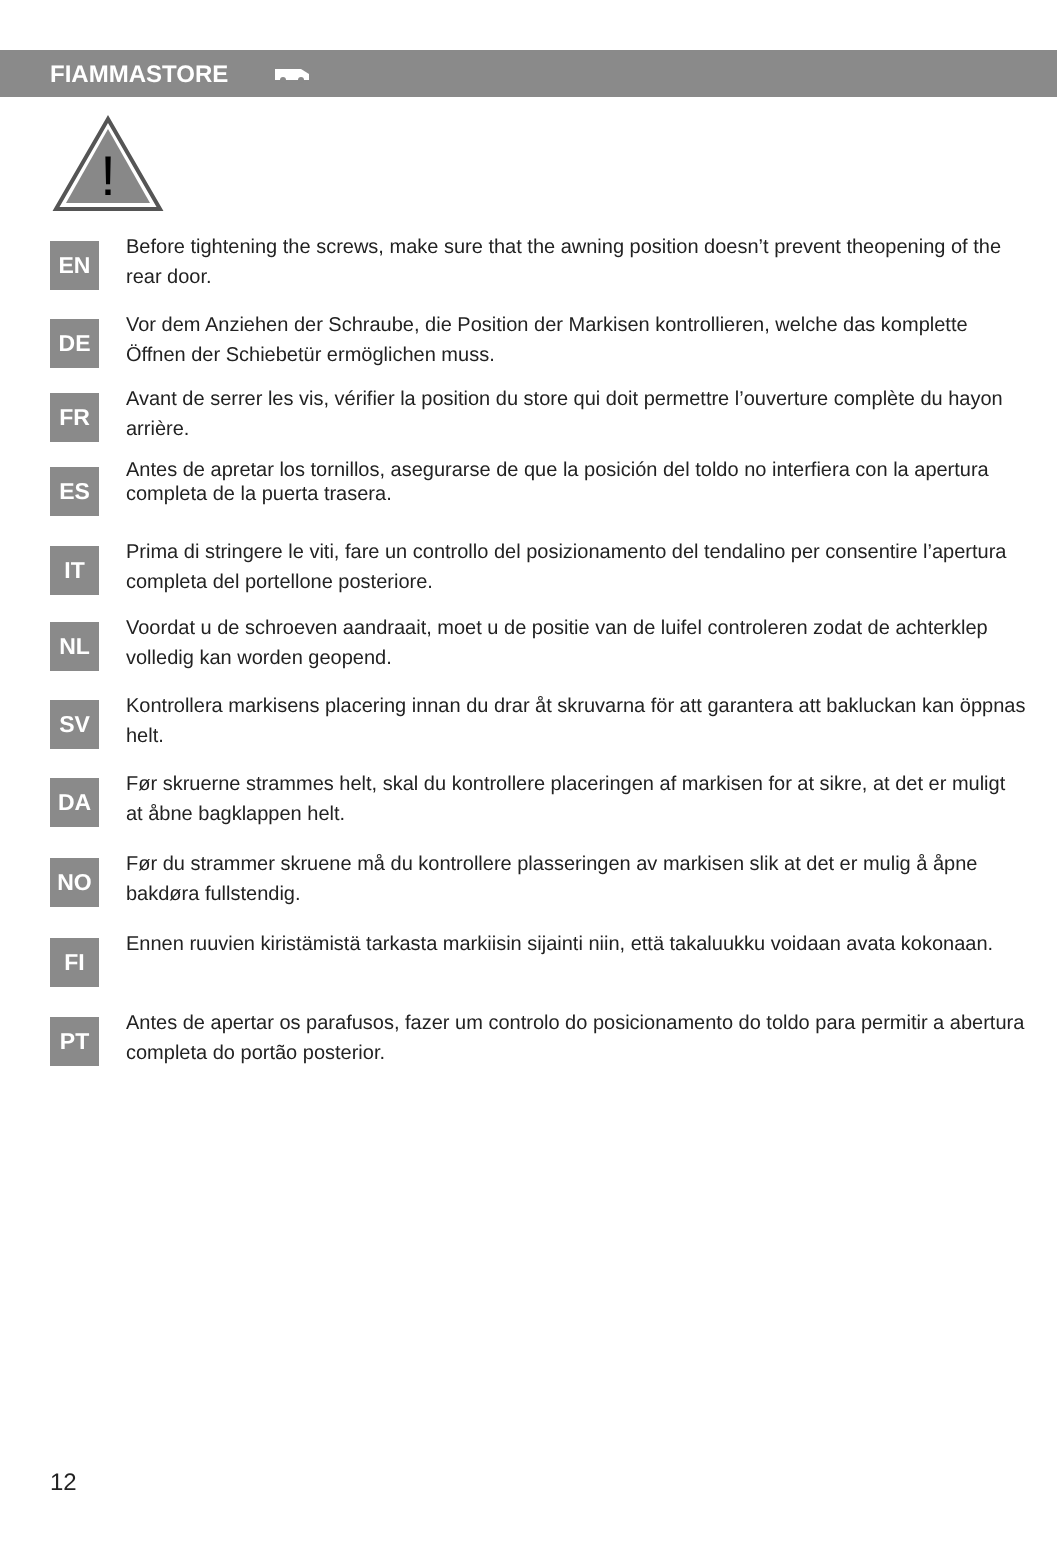FIAMMASTORE
!
EN
Before tightening the screws, make sure that the awning position doesn’t prevent theopening of the rear door.
DE
Vor dem Anziehen der Schraube, die Position der Markisen kontrollieren, welche das komplette Öffnen der Schiebetür ermöglichen muss.
FR
Avant de serrer les vis, vérifier la position du store qui doit permettre l’ouverture complète du hayon arrière.
ES
Antes de apretar los tornillos, asegurarse de que la posición del toldo no interfiera con la apertura completa de la puerta trasera.
IT
Prima di stringere le viti, fare un controllo del posizionamento del tendalino per consentire l’apertura completa del portellone posteriore.
NL
Voordat u de schroeven aandraait, moet u de positie van de luifel controleren zodat de achterklep volledig kan worden geopend.
SV
Kontrollera markisens placering innan du drar åt skruvarna för att garantera att bakluckan kan öppnas helt.
DA
Før skruerne strammes helt, skal du kontrollere placeringen af markisen for at sikre, at det er muligt at åbne bagklappen helt.
NO
Før du strammer skruene må du kontrollere plasseringen av markisen slik at det er mulig å åpne bakdøra fullstendig.
FI
Ennen ruuvien kiristämistä tarkasta markiisin sijainti niin, että takaluukku voidaan avata kokonaan.
PT
Antes de apertar os parafusos, fazer um controlo do posicionamento do toldo para permitir a abertura completa do portão posterior.
12